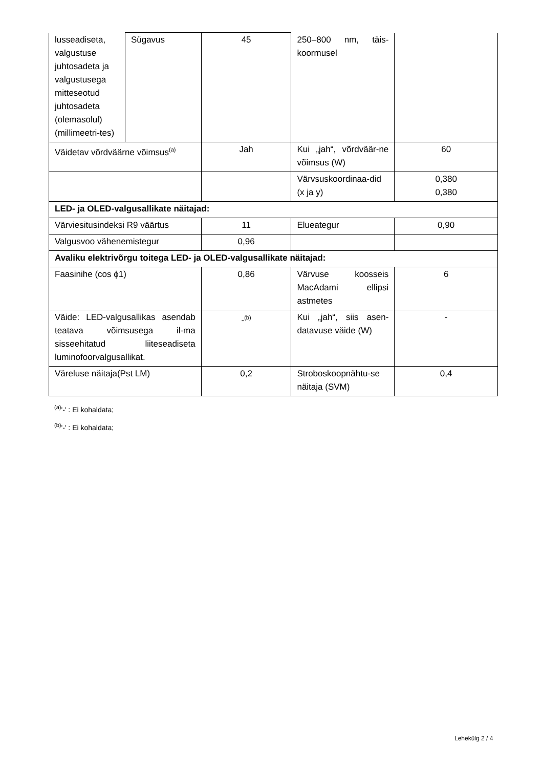| lusseadiseta, valgustuse juhtosadeta ja valgustusega mitteseotud juhtosadeta (olemasolul) (millimeetri-tes) | Sügavus | 45 | 250–800 nm, täis-koormusel | |
| Väidetav võrdväärne võimsus<sup>(a)</sup> | | Jah | Kui „jah“, võrdväär-ne võimsus (W) | 60 |
| | | | Värvsuskoordinaa-did (x ja y) | 0,380 0,380 |
| LED- ja OLED-valgusallikate näitajad: | | | | |
| Värviesitusindeksi R9 väärtus | | 11 | Elueategur | 0,90 |
| Valgusvoo vähenemistegur | | 0,96 | | |
| Avaliku elektrivõrgu toitega LED- ja OLED-valgusallikate näitajad: | | | | |
| Faasinihe (cos ϕ1) | | 0,86 | Värvuse koosseis MacAdami ellipsi astmetes | 6 |
| Väide: LED-valgusallikas asendab teatava võimsusega il-ma sisseehitatud liiteseadiseta luminofoorvalgusallikat. | | -<sup>(b)</sup> | Kui „jah“, siis asen-datavuse väide (W) | - |
| Väreluse näitaja(Pst LM) | | 0,2 | Stroboskoopnähtu-se näitaja (SVM) | 0,4 |
<sup>(a)</sup> '-' : Ei kohaldata;
<sup>(b)</sup> '-' : Ei kohaldata;
Lehekülg 2 / 4